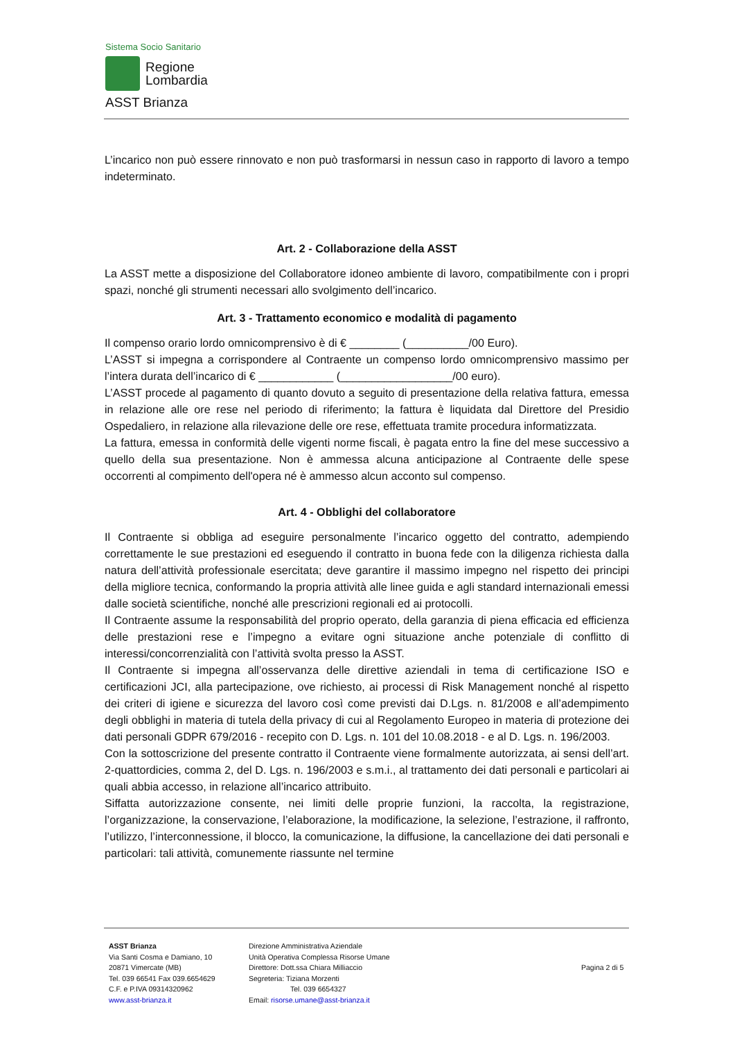Sistema Socio Sanitario
Regione
Lombardia
ASST Brianza
L’incarico non può essere rinnovato e non può trasformarsi in nessun caso in rapporto di lavoro a tempo indeterminato.
Art. 2 - Collaborazione della ASST
La ASST mette a disposizione del Collaboratore idoneo ambiente di lavoro, compatibilmente con i propri spazi, nonché gli strumenti necessari allo svolgimento dell’incarico.
Art. 3 - Trattamento economico e modalità di pagamento
Il compenso orario lordo omnicomprensivo è di € ________ (__________/00 Euro).
L’ASST si impegna a corrispondere al Contraente un compenso lordo omnicomprensivo massimo per l’intera durata dell’incarico di € ____________ (__________________/00 euro).
L’ASST procede al pagamento di quanto dovuto a seguito di presentazione della relativa fattura, emessa in relazione alle ore rese nel periodo di riferimento; la fattura è liquidata dal Direttore del Presidio Ospedaliero, in relazione alla rilevazione delle ore rese, effettuata tramite procedura informatizzata.
La fattura, emessa in conformità delle vigenti norme fiscali, è pagata entro la fine del mese successivo a quello della sua presentazione. Non è ammessa alcuna anticipazione al Contraente delle spese occorrenti al compimento dell'opera né è ammesso alcun acconto sul compenso.
Art. 4 - Obblighi del collaboratore
Il Contraente si obbliga ad eseguire personalmente l’incarico oggetto del contratto, adempiendo correttamente le sue prestazioni ed eseguendo il contratto in buona fede con la diligenza richiesta dalla natura dell’attività professionale esercitata; deve garantire il massimo impegno nel rispetto dei principi della migliore tecnica, conformando la propria attività alle linee guida e agli standard internazionali emessi dalle società scientifiche, nonché alle prescrizioni regionali ed ai protocolli.
Il Contraente assume la responsabilità del proprio operato, della garanzia di piena efficacia ed efficienza delle prestazioni rese e l’impegno a evitare ogni situazione anche potenziale di conflitto di interessi/concorrenzialità con l’attività svolta presso la ASST.
Il Contraente si impegna all’osservanza delle direttive aziendali in tema di certificazione ISO e certificazioni JCI, alla partecipazione, ove richiesto, ai processi di Risk Management nonché al rispetto dei criteri di igiene e sicurezza del lavoro così come previsti dai D.Lgs. n. 81/2008 e all’adempimento degli obblighi in materia di tutela della privacy di cui al Regolamento Europeo in materia di protezione dei dati personali GDPR 679/2016 - recepito con D. Lgs. n. 101 del 10.08.2018 - e al D. Lgs. n. 196/2003.
Con la sottoscrizione del presente contratto il Contraente viene formalmente autorizzata, ai sensi dell’art. 2-quattordicies, comma 2, del D. Lgs. n. 196/2003 e s.m.i., al trattamento dei dati personali e particolari ai quali abbia accesso, in relazione all’incarico attribuito.
Siffatta autorizzazione consente, nei limiti delle proprie funzioni, la raccolta, la registrazione, l’organizzazione, la conservazione, l’elaborazione, la modificazione, la selezione, l’estrazione, il raffronto, l’utilizzo, l’interconnessione, il blocco, la comunicazione, la diffusione, la cancellazione dei dati personali e particolari: tali attività, comunemente riassunte nel termine
ASST Brianza
Via Santi Cosma e Damiano, 10
20871 Vimercate (MB)
Tel. 039 66541 Fax 039.6654629
C.F. e P.IVA 09314320962
www.asst-brianza.it
Direzione Amministrativa Aziendale
Unità Operativa Complessa Risorse Umane
Direttore: Dott.ssa Chiara Milliaccio
Segreteria: Tiziana Morzenti
Tel. 039 6654327
Email: risorse.umane@asst-brianza.it
Pagina 2 di 5